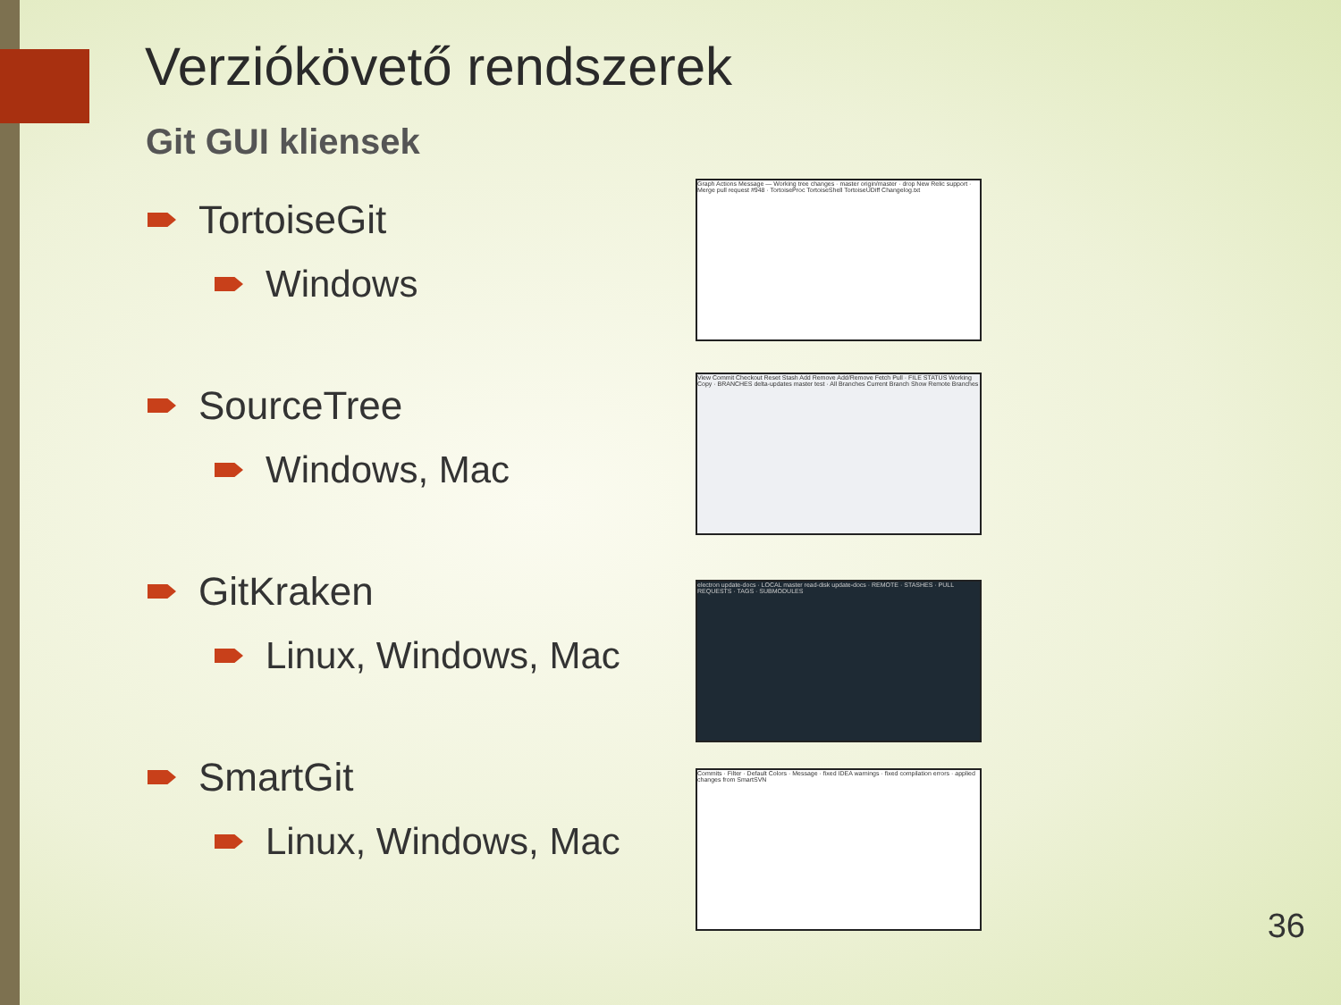Verziókövető rendszerek
Git GUI kliensek
TortoiseGit
Windows
SourceTree
Windows, Mac
GitKraken
Linux, Windows, Mac
SmartGit
Linux, Windows, Mac
Graph Actions Message — Working tree changes · master origin/master · drop New Relic support · Merge pull request #948 · TortoiseProc TortoiseShell TortoiseUDiff Changelog.txt
View Commit Checkout Reset Stash Add Remove Add/Remove Fetch Pull · FILE STATUS Working Copy · BRANCHES delta-updates master test · All Branches Current Branch Show Remote Branches
electron update-docs · LOCAL master read-disk update-docs · REMOTE · STASHES · PULL REQUESTS · TAGS · SUBMODULES
Commits · Filter · Default Colors · Message · fixed IDEA warnings · fixed compilation errors · applied changes from SmartSVN
36